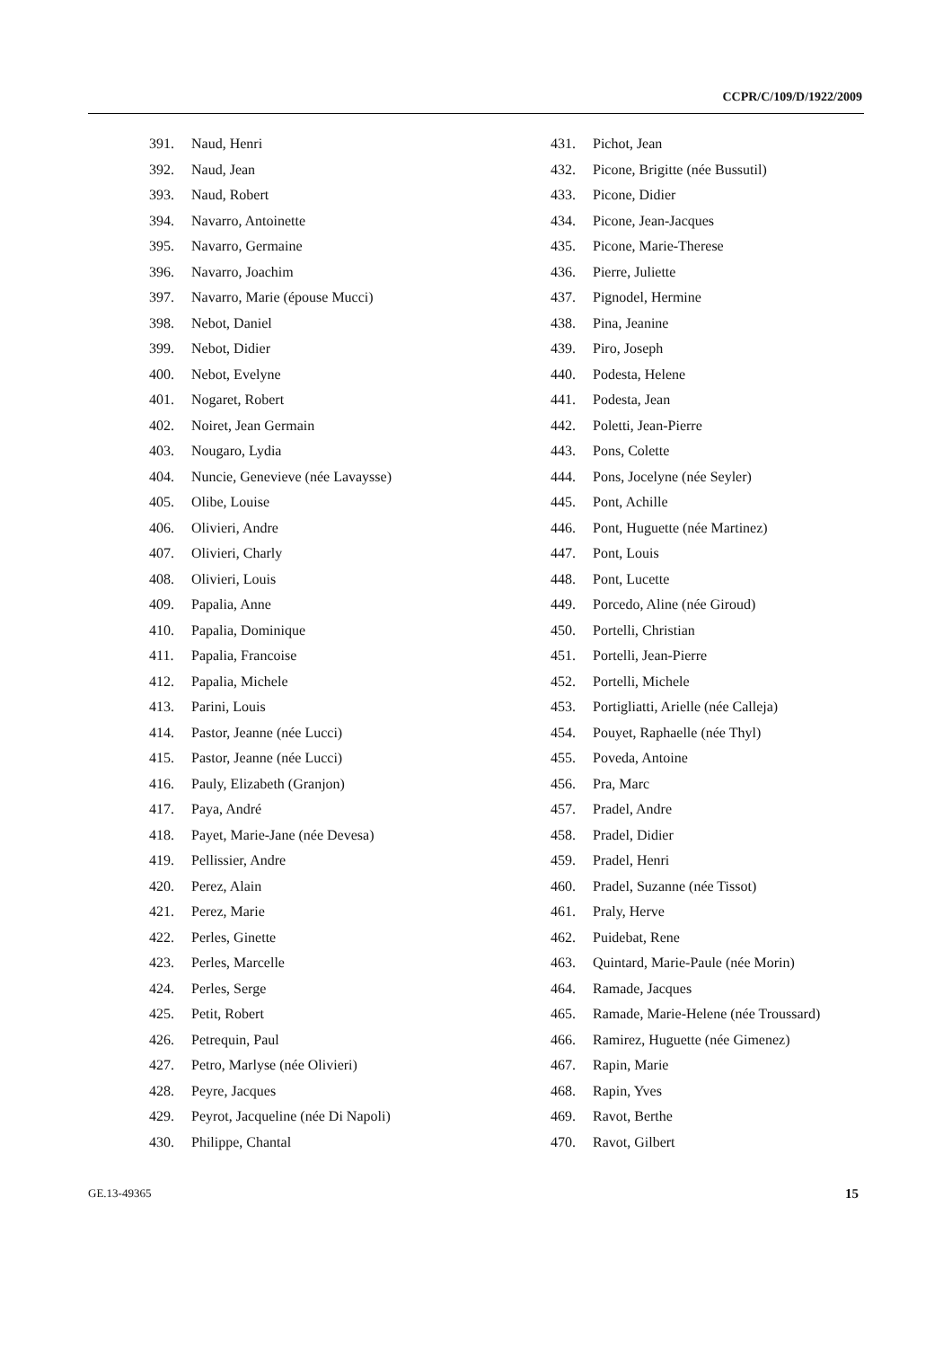CCPR/C/109/D/1922/2009
391. Naud, Henri
392. Naud, Jean
393. Naud, Robert
394. Navarro, Antoinette
395. Navarro, Germaine
396. Navarro, Joachim
397. Navarro, Marie (épouse Mucci)
398. Nebot, Daniel
399. Nebot, Didier
400. Nebot, Evelyne
401. Nogaret, Robert
402. Noiret, Jean Germain
403. Nougaro, Lydia
404. Nuncie, Genevieve (née Lavaysse)
405. Olibe, Louise
406. Olivieri, Andre
407. Olivieri, Charly
408. Olivieri, Louis
409. Papalia, Anne
410. Papalia, Dominique
411. Papalia, Francoise
412. Papalia, Michele
413. Parini, Louis
414. Pastor, Jeanne (née Lucci)
415. Pastor, Jeanne (née Lucci)
416. Pauly, Elizabeth (Granjon)
417. Paya, André
418. Payet, Marie-Jane (née Devesa)
419. Pellissier, Andre
420. Perez, Alain
421. Perez, Marie
422. Perles, Ginette
423. Perles, Marcelle
424. Perles, Serge
425. Petit, Robert
426. Petrequin, Paul
427. Petro, Marlyse (née Olivieri)
428. Peyre, Jacques
429. Peyrot, Jacqueline (née Di Napoli)
430. Philippe, Chantal
431. Pichot, Jean
432. Picone, Brigitte (née Bussutil)
433. Picone, Didier
434. Picone, Jean-Jacques
435. Picone, Marie-Therese
436. Pierre, Juliette
437. Pignodel, Hermine
438. Pina, Jeanine
439. Piro, Joseph
440. Podesta, Helene
441. Podesta, Jean
442. Poletti, Jean-Pierre
443. Pons, Colette
444. Pons, Jocelyne (née Seyler)
445. Pont, Achille
446. Pont, Huguette (née Martinez)
447. Pont, Louis
448. Pont, Lucette
449. Porcedo, Aline (née Giroud)
450. Portelli, Christian
451. Portelli, Jean-Pierre
452. Portelli, Michele
453. Portigliatti, Arielle (née Calleja)
454. Pouyet, Raphaelle (née Thyl)
455. Poveda, Antoine
456. Pra, Marc
457. Pradel, Andre
458. Pradel, Didier
459. Pradel, Henri
460. Pradel, Suzanne (née Tissot)
461. Praly, Herve
462. Puidebat, Rene
463. Quintard, Marie-Paule (née Morin)
464. Ramade, Jacques
465. Ramade, Marie-Helene (née Troussard)
466. Ramirez, Huguette (née Gimenez)
467. Rapin, Marie
468. Rapin, Yves
469. Ravot, Berthe
470. Ravot, Gilbert
GE.13-49365 15